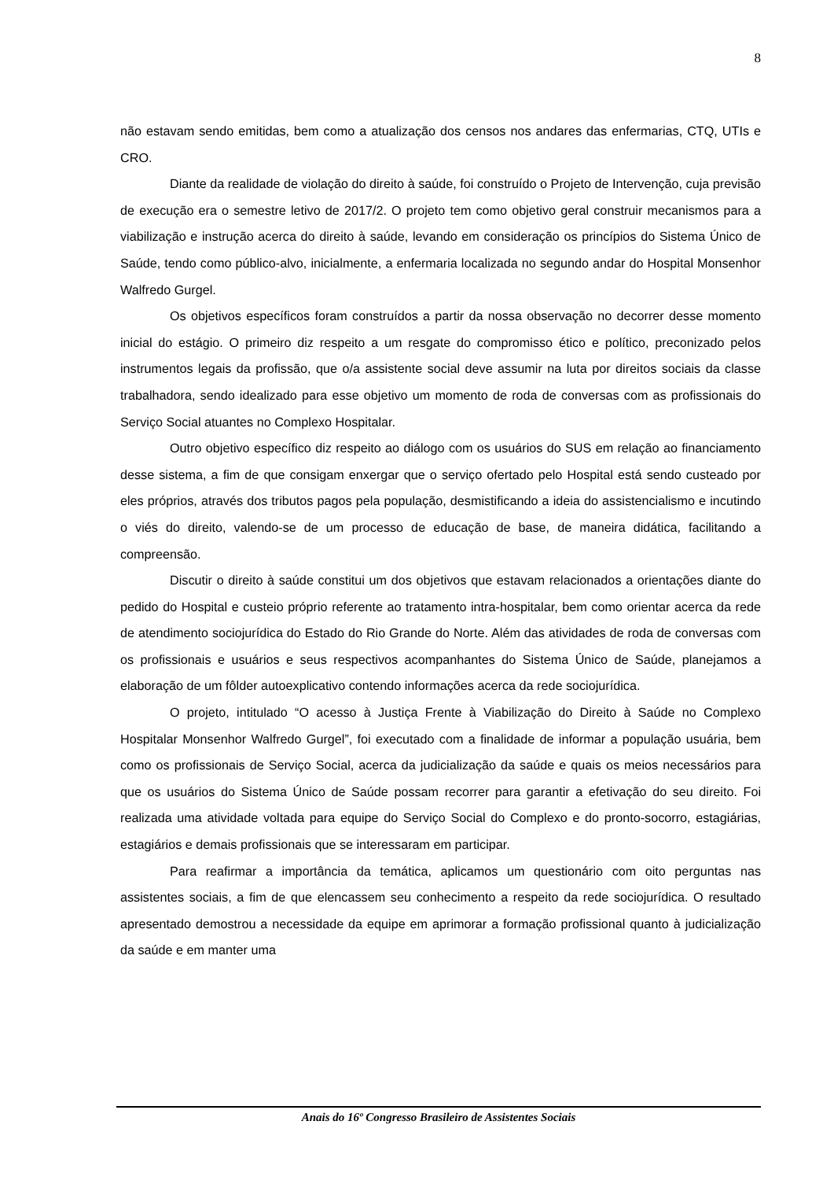8
não estavam sendo emitidas, bem como a atualização dos censos nos andares das enfermarias, CTQ, UTIs e CRO.
Diante da realidade de violação do direito à saúde, foi construído o Projeto de Intervenção, cuja previsão de execução era o semestre letivo de 2017/2. O projeto tem como objetivo geral construir mecanismos para a viabilização e instrução acerca do direito à saúde, levando em consideração os princípios do Sistema Único de Saúde, tendo como público-alvo, inicialmente, a enfermaria localizada no segundo andar do Hospital Monsenhor Walfredo Gurgel.
Os objetivos específicos foram construídos a partir da nossa observação no decorrer desse momento inicial do estágio. O primeiro diz respeito a um resgate do compromisso ético e político, preconizado pelos instrumentos legais da profissão, que o/a assistente social deve assumir na luta por direitos sociais da classe trabalhadora, sendo idealizado para esse objetivo um momento de roda de conversas com as profissionais do Serviço Social atuantes no Complexo Hospitalar.
Outro objetivo específico diz respeito ao diálogo com os usuários do SUS em relação ao financiamento desse sistema, a fim de que consigam enxergar que o serviço ofertado pelo Hospital está sendo custeado por eles próprios, através dos tributos pagos pela população, desmistificando a ideia do assistencialismo e incutindo o viés do direito, valendo-se de um processo de educação de base, de maneira didática, facilitando a compreensão.
Discutir o direito à saúde constitui um dos objetivos que estavam relacionados a orientações diante do pedido do Hospital e custeio próprio referente ao tratamento intra-hospitalar, bem como orientar acerca da rede de atendimento sociojurídica do Estado do Rio Grande do Norte. Além das atividades de roda de conversas com os profissionais e usuários e seus respectivos acompanhantes do Sistema Único de Saúde, planejamos a elaboração de um fôlder autoexplicativo contendo informações acerca da rede sociojurídica.
O projeto, intitulado “O acesso à Justiça Frente à Viabilização do Direito à Saúde no Complexo Hospitalar Monsenhor Walfredo Gurgel”, foi executado com a finalidade de informar a população usuária, bem como os profissionais de Serviço Social, acerca da judicialização da saúde e quais os meios necessários para que os usuários do Sistema Único de Saúde possam recorrer para garantir a efetivação do seu direito. Foi realizada uma atividade voltada para equipe do Serviço Social do Complexo e do pronto-socorro, estagiárias, estagiários e demais profissionais que se interessaram em participar.
Para reafirmar a importância da temática, aplicamos um questionário com oito perguntas nas assistentes sociais, a fim de que elencassem seu conhecimento a respeito da rede sociojurídica. O resultado apresentado demostrou a necessidade da equipe em aprimorar a formação profissional quanto à judicialização da saúde e em manter uma
Anais do 16º Congresso Brasileiro de Assistentes Sociais